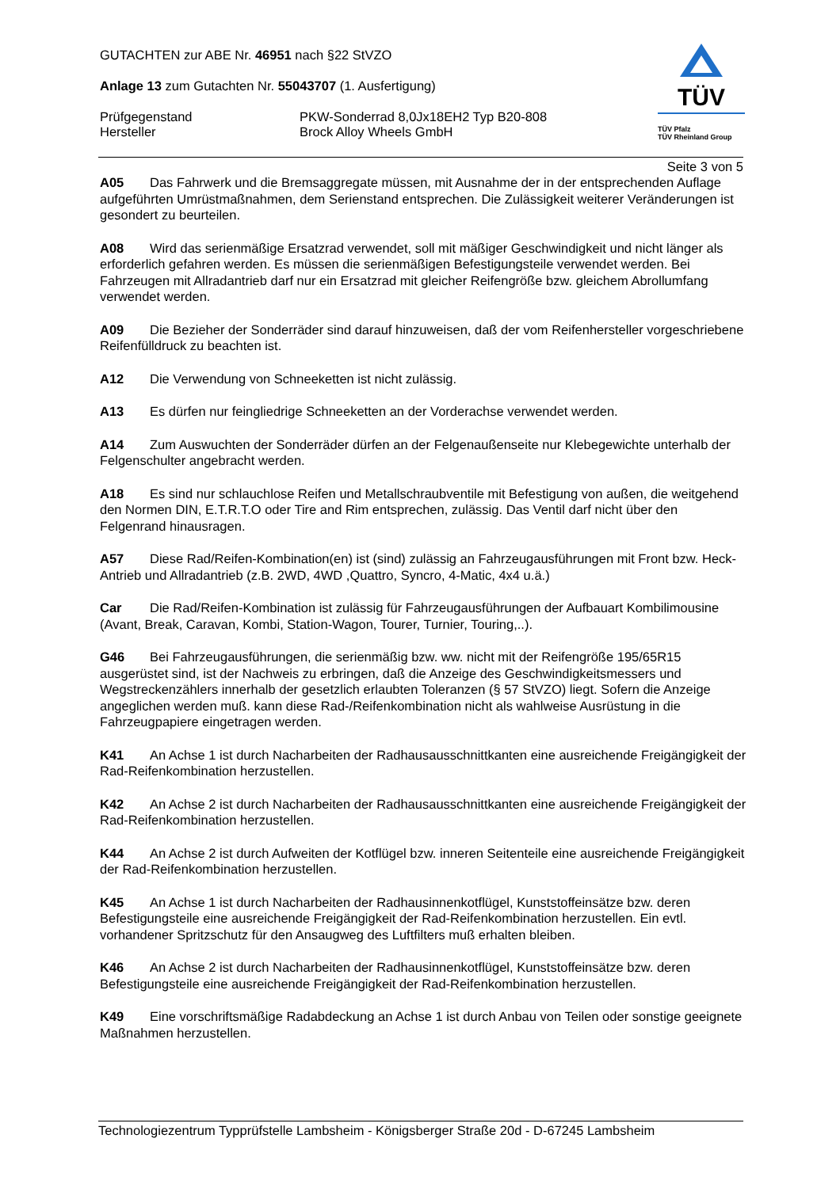TÜV
TÜV Pfalz
TÜV Rheinland Group
GUTACHTEN zur ABE Nr. 46951 nach §22 StVZO
Anlage 13 zum Gutachten Nr. 55043707 (1. Ausfertigung)
Prüfgegenstand PKW-Sonderrad 8,0Jx18EH2 Typ B20-808
Hersteller Brock Alloy Wheels GmbH
Seite 3 von 5
A05 Das Fahrwerk und die Bremsaggregate müssen, mit Ausnahme der in der entsprechenden Auflage aufgeführten Umrüstmaßnahmen, dem Serienstand entsprechen. Die Zulässigkeit weiterer Veränderungen ist gesondert zu beurteilen.
A08 Wird das serienmäßige Ersatzrad verwendet, soll mit mäßiger Geschwindigkeit und nicht länger als erforderlich gefahren werden. Es müssen die serienmäßigen Befestigungsteile verwendet werden. Bei Fahrzeugen mit Allradantrieb darf nur ein Ersatzrad mit gleicher Reifengröße bzw. gleichem Abrollumfang verwendet werden.
A09 Die Bezieher der Sonderräder sind darauf hinzuweisen, daß der vom Reifenhersteller vorgeschriebene Reifenfülldruck zu beachten ist.
A12 Die Verwendung von Schneeketten ist nicht zulässig.
A13 Es dürfen nur feingliedrige Schneeketten an der Vorderachse verwendet werden.
A14 Zum Auswuchten der Sonderräder dürfen an der Felgenaußenseite nur Klebegewichte unterhalb der Felgenschulter angebracht werden.
A18 Es sind nur schlauchlose Reifen und Metallschraubventile mit Befestigung von außen, die weitgehend den Normen DIN, E.T.R.T.O oder Tire and Rim entsprechen, zulässig. Das Ventil darf nicht über den Felgenrand hinausragen.
A57 Diese Rad/Reifen-Kombination(en) ist (sind) zulässig an Fahrzeugausführungen mit Front bzw. Heck-Antrieb und Allradantrieb (z.B. 2WD, 4WD ,Quattro, Syncro, 4-Matic, 4x4 u.ä.)
Car Die Rad/Reifen-Kombination ist zulässig für Fahrzeugausführungen der Aufbauart Kombilimousine (Avant, Break, Caravan, Kombi, Station-Wagon, Tourer, Turnier, Touring,..).
G46 Bei Fahrzeugausführungen, die serienmäßig bzw. ww. nicht mit der Reifengröße 195/65R15 ausgerüstet sind, ist der Nachweis zu erbringen, daß die Anzeige des Geschwindigkeitsmessers und Wegstreckenzählers innerhalb der gesetzlich erlaubten Toleranzen (§ 57 StVZO) liegt. Sofern die Anzeige angeglichen werden muß. kann diese Rad-/Reifenkombination nicht als wahlweise Ausrüstung in die Fahrzeugpapiere eingetragen werden.
K41 An Achse 1 ist durch Nacharbeiten der Radhausausschnittkanten eine ausreichende Freigängigkeit der Rad-Reifenkombination herzustellen.
K42 An Achse 2 ist durch Nacharbeiten der Radhausausschnittkanten eine ausreichende Freigängigkeit der Rad-Reifenkombination herzustellen.
K44 An Achse 2 ist durch Aufweiten der Kotflügel bzw. inneren Seitenteile eine ausreichende Freigängigkeit der Rad-Reifenkombination herzustellen.
K45 An Achse 1 ist durch Nacharbeiten der Radhausinnenkotflügel, Kunststoffeinsätze bzw. deren Befestigungsteile eine ausreichende Freigängigkeit der Rad-Reifenkombination herzustellen. Ein evtl. vorhandener Spritzschutz für den Ansaugweg des Luftfilters muß erhalten bleiben.
K46 An Achse 2 ist durch Nacharbeiten der Radhausinnenkotflügel, Kunststoffeinsätze bzw. deren Befestigungsteile eine ausreichende Freigängigkeit der Rad-Reifenkombination herzustellen.
K49 Eine vorschriftsmäßige Radabdeckung an Achse 1 ist durch Anbau von Teilen oder sonstige geeignete Maßnahmen herzustellen.
Technologiezentrum Typprüfstelle Lambsheim - Königsberger Straße 20d - D-67245 Lambsheim